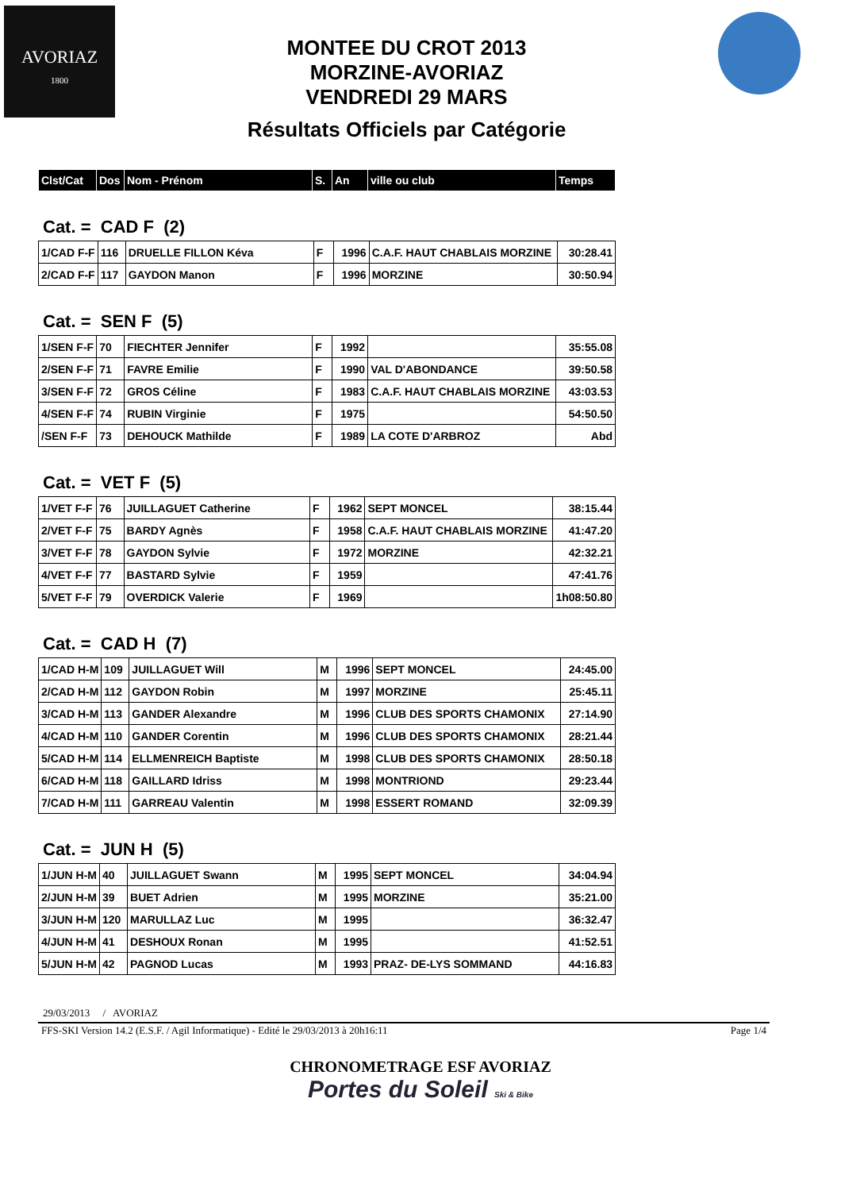AVORIAZ
1800
MONTEE DU CROT 2013
MORZINE-AVORIAZ
VENDREDI 29 MARS
Résultats Officiels par Catégorie
| Clst/Cat | Dos | Nom - Prénom | S. | An | ville ou club | Temps |
| --- | --- | --- | --- | --- | --- | --- |
Cat. = CAD F (2)
| 1/CAD F-F | 116 | DRUELLE FILLON Kéva | F | 1996 | C.A.F. HAUT CHABLAIS MORZINE | 30:28.41 |
| 2/CAD F-F | 117 | GAYDON Manon | F | 1996 | MORZINE | 30:50.94 |
Cat. = SEN F (5)
| 1/SEN F-F | 70 | FIECHTER Jennifer | F | 1992 | | 35:55.08 |
| 2/SEN F-F | 71 | FAVRE Emilie | F | 1990 | VAL D'ABONDANCE | 39:50.58 |
| 3/SEN F-F | 72 | GROS Céline | F | 1983 | C.A.F. HAUT CHABLAIS MORZINE | 43:03.53 |
| 4/SEN F-F | 74 | RUBIN Virginie | F | 1975 | | 54:50.50 |
| /SEN F-F | 73 | DEHOUCK Mathilde | F | 1989 | LA COTE D'ARBROZ | Abd |
Cat. = VET F (5)
| 1/VET F-F | 76 | JUILLAGUET Catherine | F | 1962 | SEPT MONCEL | 38:15.44 |
| 2/VET F-F | 75 | BARDY Agnès | F | 1958 | C.A.F. HAUT CHABLAIS MORZINE | 41:47.20 |
| 3/VET F-F | 78 | GAYDON Sylvie | F | 1972 | MORZINE | 42:32.21 |
| 4/VET F-F | 77 | BASTARD Sylvie | F | 1959 | | 47:41.76 |
| 5/VET F-F | 79 | OVERDICK Valerie | F | 1969 | | 1h08:50.80 |
Cat. = CAD H (7)
| 1/CAD H-M | 109 | JUILLAGUET Will | M | 1996 | SEPT MONCEL | 24:45.00 |
| 2/CAD H-M | 112 | GAYDON Robin | M | 1997 | MORZINE | 25:45.11 |
| 3/CAD H-M | 113 | GANDER Alexandre | M | 1996 | CLUB DES SPORTS CHAMONIX | 27:14.90 |
| 4/CAD H-M | 110 | GANDER Corentin | M | 1996 | CLUB DES SPORTS CHAMONIX | 28:21.44 |
| 5/CAD H-M | 114 | ELLMENREICH Baptiste | M | 1998 | CLUB DES SPORTS CHAMONIX | 28:50.18 |
| 6/CAD H-M | 118 | GAILLARD Idriss | M | 1998 | MONTRIOND | 29:23.44 |
| 7/CAD H-M | 111 | GARREAU Valentin | M | 1998 | ESSERT ROMAND | 32:09.39 |
Cat. = JUN H (5)
| 1/JUN H-M | 40 | JUILLAGUET Swann | M | 1995 | SEPT MONCEL | 34:04.94 |
| 2/JUN H-M | 39 | BUET Adrien | M | 1995 | MORZINE | 35:21.00 |
| 3/JUN H-M | 120 | MARULLAZ Luc | M | 1995 | | 36:32.47 |
| 4/JUN H-M | 41 | DESHOUX Ronan | M | 1995 | | 41:52.51 |
| 5/JUN H-M | 42 | PAGNOD Lucas | M | 1993 | PRAZ- DE-LYS SOMMAND | 44:16.83 |
29/03/2013 / AVORIAZ
FFS-SKI Version 14.2 (E.S.F. / Agil Informatique) - Edité le 29/03/2013 à 20h16:11 Page 1/4
CHRONOMETRAGE ESF AVORIAZ
Portes du Soleil Ski & Bike